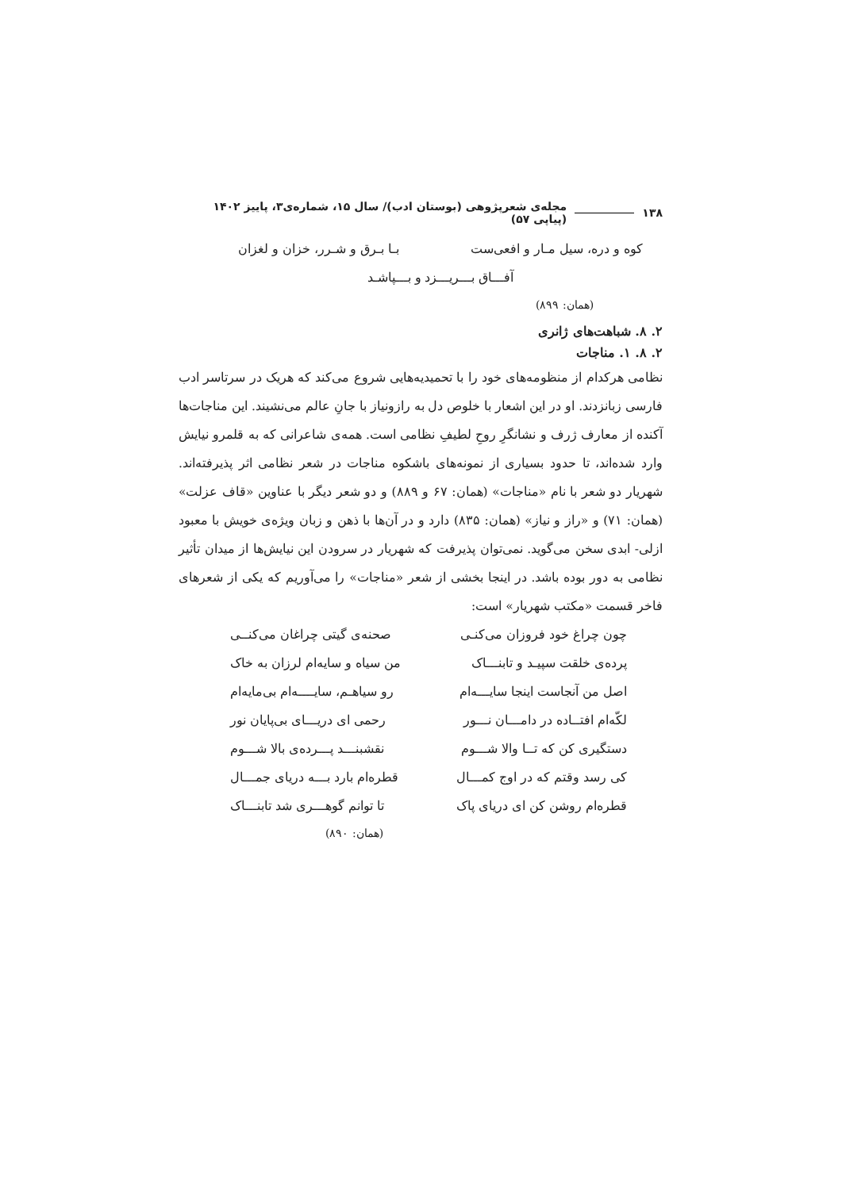۱۳۸ مجله‌ی شعرپژوهی (بوستان ادب)/ سال ۱۵، شماره‌ی۳، پاییز ۱۴۰۲ (پیاپی ۵۷)
کوه و دره، سیل مـار و افعی‌ست بـا بـرق و شـرر، خزان و لغزان
آفـــاق بـــریـــزد و بـــپاشـد
(همان: ۸۹۹)
۲. ۸. شباهت‌های ژانری
۲. ۸. ۱. مناجات
نظامی هرکدام از منظومه‌های خود را با تحمیدیه‌هایی شروع می‌کند که هریک در سرتاسر ادب فارسی زبانزدند. او در این اشعار با خلوص دل به رازونیاز با جانِ عالم می‌نشیند. این مناجات‌ها آکنده از معارف ژرف و نشانگرِ روحِ لطیفِ نظامی است. همه‌ی شاعرانی که به قلمرو نیایش وارد شده‌اند، تا حدود بسیاری از نمونه‌های باشکوه مناجات در شعر نظامی اثر پذیرفته‌اند. شهریار دو شعر با نام «مناجات» (همان: ۶۷ و ۸۸۹) و دو شعر دیگر با عناوین «قاف عزلت» (همان: ۷۱) و «راز و نیاز» (همان: ۸۳۵) دارد و در آن‌ها با ذهن و زبان ویژه‌ی خویش با معبود ازلی- ابدی سخن می‌گوید. نمی‌توان پذیرفت که شهریار در سرودن این نیایش‌ها از میدان تأثیر نظامی به دور بوده باشد. در اینجا بخشی از شعر «مناجات» را می‌آوریم که یکی از شعرهای فاخر قسمت «مکتب شهریار» است:
چون چراغ خود فروزان می‌کنـی صحنه‌ی گیتی چراغان می‌کنــی
پرده‌ی خلقت سپیـد و تابنـــاک من سیاه و سایه‌ام لرزان به خاک
اصل من آنجاست اینجا سایـــه‌ام رو سیاهـم، سایــــه‌ام بی‌مایه‌ام
لکّه‌ام افتــاده در دامـــان نـــور رحمی ای دریـــای بی‌پایان نور
دستگیری کن که تــا والا شـــوم نقشبنـــد پـــرده‌ی بالا شـــوم
کی رسد وقتم که در اوج کمـــال قطره‌ام بارد بـــه دریای جمـــال
قطره‌ام روشن کن ای دریای پاک تا توانم گوهـــری شد تابنـــاک
(همان: ۸۹۰)